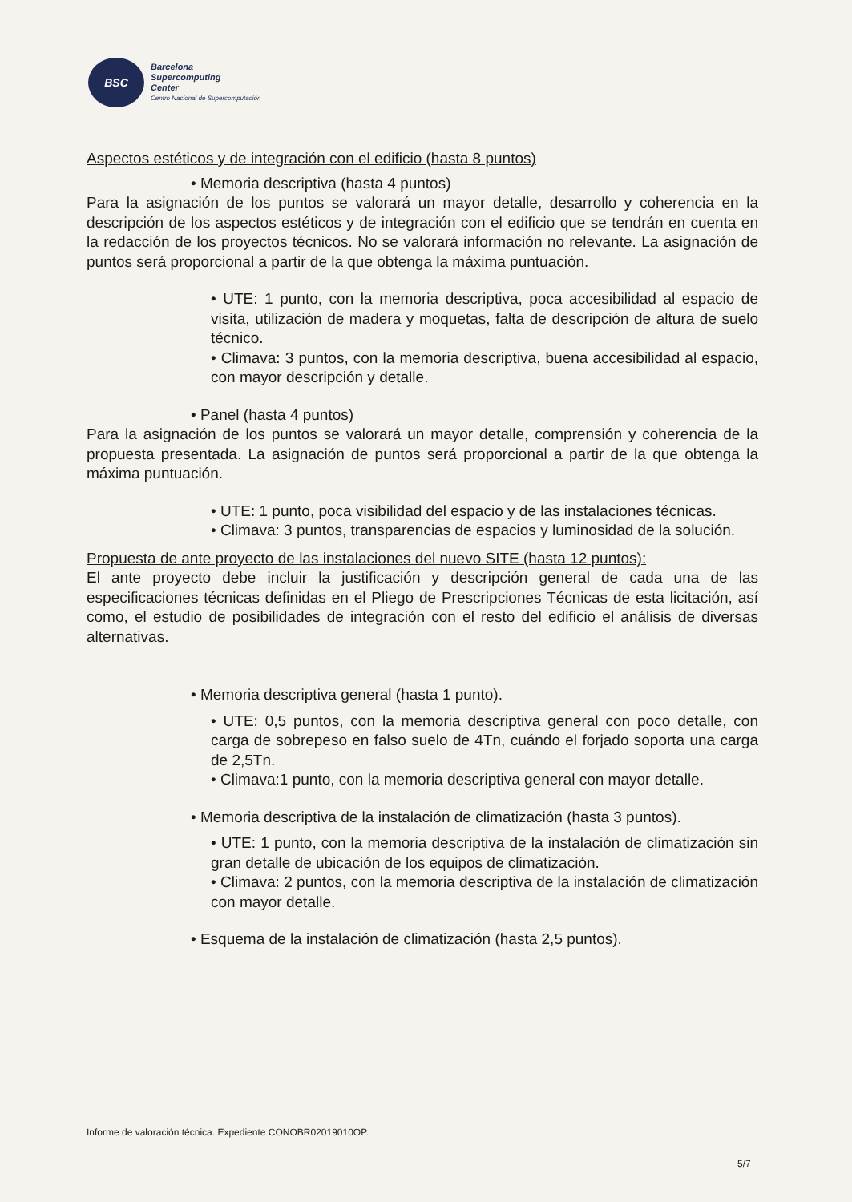BSC
Barcelona
Supercomputing
Center
Centro Nacional de Supercomputación
Aspectos estéticos y de integración con el edificio (hasta 8 puntos)
• Memoria descriptiva (hasta 4 puntos)
Para la asignación de los puntos se valorará un mayor detalle, desarrollo y coherencia en la descripción de los aspectos estéticos y de integración con el edificio que se tendrán en cuenta en la redacción de los proyectos técnicos. No se valorará información no relevante. La asignación de puntos será proporcional a partir de la que obtenga la máxima puntuación.
• UTE: 1 punto, con la memoria descriptiva, poca accesibilidad al espacio de visita, utilización de madera y moquetas, falta de descripción de altura de suelo técnico.
• Climava: 3 puntos, con la memoria descriptiva, buena accesibilidad al espacio, con mayor descripción y detalle.
• Panel (hasta 4 puntos)
Para la asignación de los puntos se valorará un mayor detalle, comprensión y coherencia de la propuesta presentada. La asignación de puntos será proporcional a partir de la que obtenga la máxima puntuación.
• UTE: 1 punto, poca visibilidad del espacio y de las instalaciones técnicas.
• Climava: 3 puntos, transparencias de espacios y luminosidad de la solución.
Propuesta de ante proyecto de las instalaciones del nuevo SITE (hasta 12 puntos):
El ante proyecto debe incluir la justificación y descripción general de cada una de las especificaciones técnicas definidas en el Pliego de Prescripciones Técnicas de esta licitación, así como, el estudio de posibilidades de integración con el resto del edificio el análisis de diversas alternativas.
• Memoria descriptiva general (hasta 1 punto).
• UTE: 0,5 puntos, con la memoria descriptiva general con poco detalle, con carga de sobrepeso en falso suelo de 4Tn, cuándo el forjado soporta una carga de 2,5Tn.
• Climava:1 punto, con la memoria descriptiva general con mayor detalle.
• Memoria descriptiva de la instalación de climatización (hasta 3 puntos).
• UTE: 1 punto, con la memoria descriptiva de la instalación de climatización sin gran detalle de ubicación de los equipos de climatización.
• Climava: 2 puntos, con la memoria descriptiva de la instalación de climatización con mayor detalle.
• Esquema de la instalación de climatización (hasta 2,5 puntos).
Informe de valoración técnica. Expediente CONOBR02019010OP.
5/7